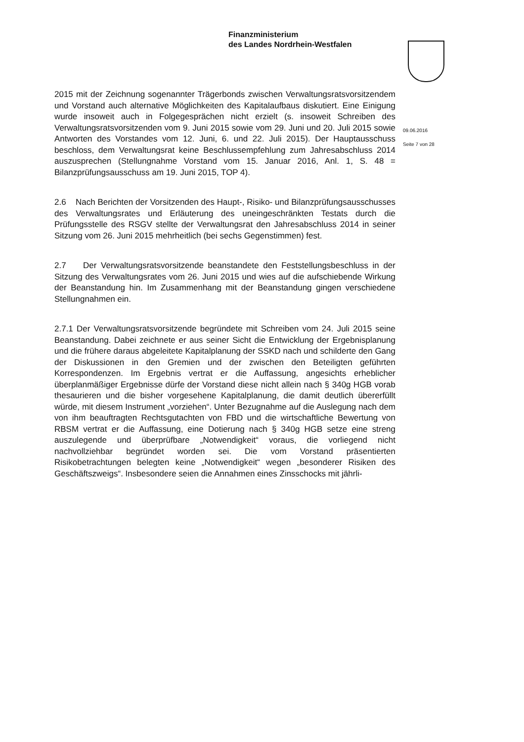Finanzministerium
des Landes Nordrhein-Westfalen
09.06.2016
Seite 7 von 28
2015 mit der Zeichnung sogenannter Trägerbonds zwischen Verwaltungsratsvorsitzendem und Vorstand auch alternative Möglichkeiten des Kapitalaufbaus diskutiert. Eine Einigung wurde insoweit auch in Folgegesprächen nicht erzielt (s. insoweit Schreiben des Verwaltungsratsvorsitzenden vom 9. Juni 2015 sowie vom 29. Juni und 20. Juli 2015 sowie Antworten des Vorstandes vom 12. Juni, 6. und 22. Juli 2015). Der Hauptausschuss beschloss, dem Verwaltungsrat keine Beschlussempfehlung zum Jahresabschluss 2014 auszusprechen (Stellungnahme Vorstand vom 15. Januar 2016, Anl. 1, S. 48 = Bilanzprüfungsausschuss am 19. Juni 2015, TOP 4).
2.6 Nach Berichten der Vorsitzenden des Haupt-, Risiko- und Bilanzprüfungsausschusses des Verwaltungsrates und Erläuterung des uneingeschränkten Testats durch die Prüfungsstelle des RSGV stellte der Verwaltungsrat den Jahresabschluss 2014 in seiner Sitzung vom 26. Juni 2015 mehrheitlich (bei sechs Gegenstimmen) fest.
2.7 Der Verwaltungsratsvorsitzende beanstandete den Feststellungsbeschluss in der Sitzung des Verwaltungsrates vom 26. Juni 2015 und wies auf die aufschiebende Wirkung der Beanstandung hin. Im Zusammenhang mit der Beanstandung gingen verschiedene Stellungnahmen ein.
2.7.1 Der Verwaltungsratsvorsitzende begründete mit Schreiben vom 24. Juli 2015 seine Beanstandung. Dabei zeichnete er aus seiner Sicht die Entwicklung der Ergebnisplanung und die frühere daraus abgeleitete Kapitalplanung der SSKD nach und schilderte den Gang der Diskussionen in den Gremien und der zwischen den Beteiligten geführten Korrespondenzen. Im Ergebnis vertrat er die Auffassung, angesichts erheblicher überplanmäßiger Ergebnisse dürfe der Vorstand diese nicht allein nach § 340g HGB vorab thesaurieren und die bisher vorgesehene Kapitalplanung, die damit deutlich übererfüllt würde, mit diesem Instrument „vorziehen“. Unter Bezugnahme auf die Auslegung nach dem von ihm beauftragten Rechtsgutachten von FBD und die wirtschaftliche Bewertung von RBSM vertrat er die Auffassung, eine Dotierung nach § 340g HGB setze eine streng auszulegende und überprüfbare „Notwendigkeit“ voraus, die vorliegend nicht nachvollziehbar begründet worden sei. Die vom Vorstand präsentierten Risikobetrachtungen belegten keine „Notwendigkeit“ wegen „besonderer Risiken des Geschäftszweigs“. Insbesondere seien die Annahmen eines Zinsschocks mit jährli-